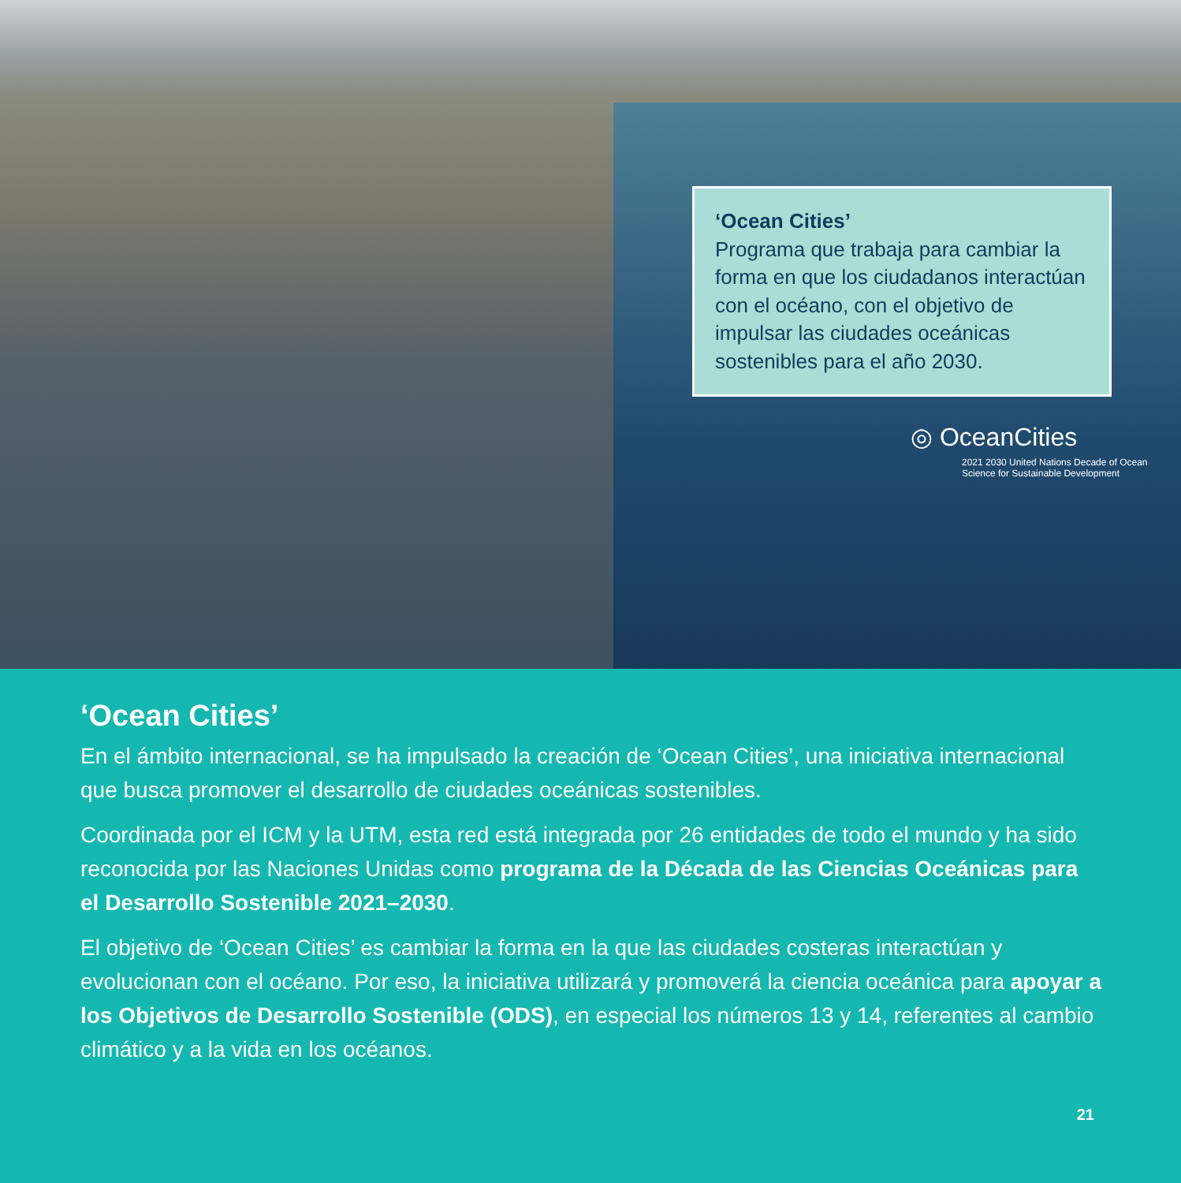‘Ocean Cities’
Programa que trabaja para cambiar la forma en que los ciudadanos interactúan con el océano, con el objetivo de impulsar las ciudades oceánicas sostenibles para el año 2030.
◎ OceanCities
2021 2030 United Nations Decade of Ocean Science for Sustainable Development
‘Ocean Cities’
En el ámbito internacional, se ha impulsado la creación de ‘Ocean Cities’, una iniciativa internacional que busca promover el desarrollo de ciudades oceánicas sostenibles.
Coordinada por el ICM y la UTM, esta red está integrada por 26 entidades de todo el mundo y ha sido reconocida por las Naciones Unidas como programa de la Década de las Ciencias Oceánicas para el Desarrollo Sostenible 2021–2030.
El objetivo de ‘Ocean Cities’ es cambiar la forma en la que las ciudades costeras interactúan y evolucionan con el océano. Por eso, la iniciativa utilizará y promoverá la ciencia oceánica para apoyar a los Objetivos de Desarrollo Sostenible (ODS), en especial los números 13 y 14, referentes al cambio climático y a la vida en los océanos.
21